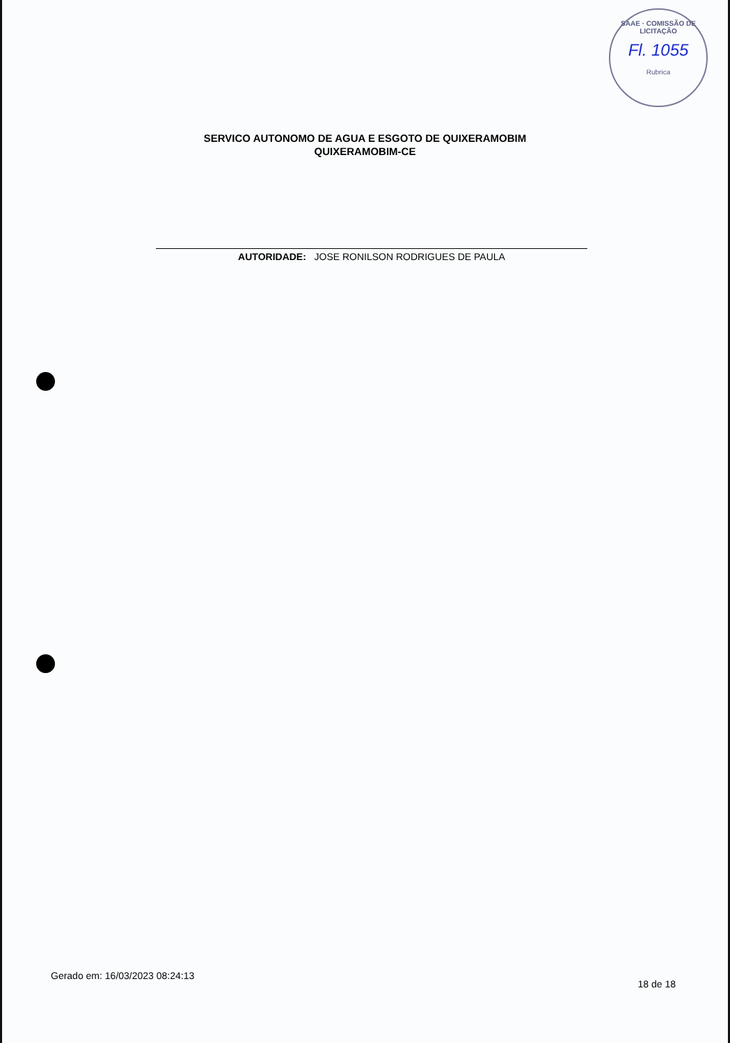SAAE · COMISSÃO DE LICITAÇÃO
Fl. 1055
Rubrica
SERVICO AUTONOMO DE AGUA E ESGOTO DE QUIXERAMOBIM
QUIXERAMOBIM-CE
AUTORIDADE: JOSE RONILSON RODRIGUES DE PAULA
Gerado em: 16/03/2023 08:24:13 18 de 18